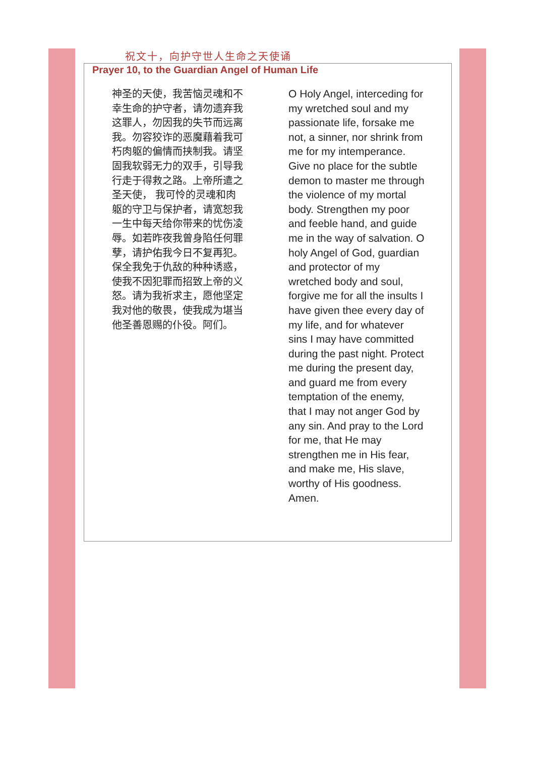祝文十，向护守世人生命之天使诵
Prayer 10, to the Guardian Angel of Human Life
神圣的天使，我苦恼灵魂和不幸生命的护守者，请勿遗弃我这罪人，勿因我的失节而远离我。勿容狡诈的恶魔藉着我可朽肉躯的偏情而挟制我。请坚固我软弱无力的双手，引导我行走于得救之路。上帝所遣之圣天使， 我可怜的灵魂和肉躯的守卫与保护者，请宽恕我一生中每天给你带来的忧伤凌辱。如若昨夜我曾身陷任何罪孽，请护佑我今日不复再犯。保全我免于仇敌的种种诱惑，使我不因犯罪而招致上帝的义怒。请为我祈求主，愿他坚定我对他的敬畏，使我成为堪当他圣善恩赐的仆役。阿们。
O Holy Angel, interceding for my wretched soul and my passionate life, forsake me not, a sinner, nor shrink from me for my intemperance. Give no place for the subtle demon to master me through the violence of my mortal body. Strengthen my poor and feeble hand, and guide me in the way of salvation. O holy Angel of God, guardian and protector of my wretched body and soul, forgive me for all the insults I have given thee every day of my life, and for whatever sins I may have committed during the past night. Protect me during the present day, and guard me from every temptation of the enemy, that I may not anger God by any sin. And pray to the Lord for me, that He may strengthen me in His fear, and make me, His slave, worthy of His goodness. Amen.